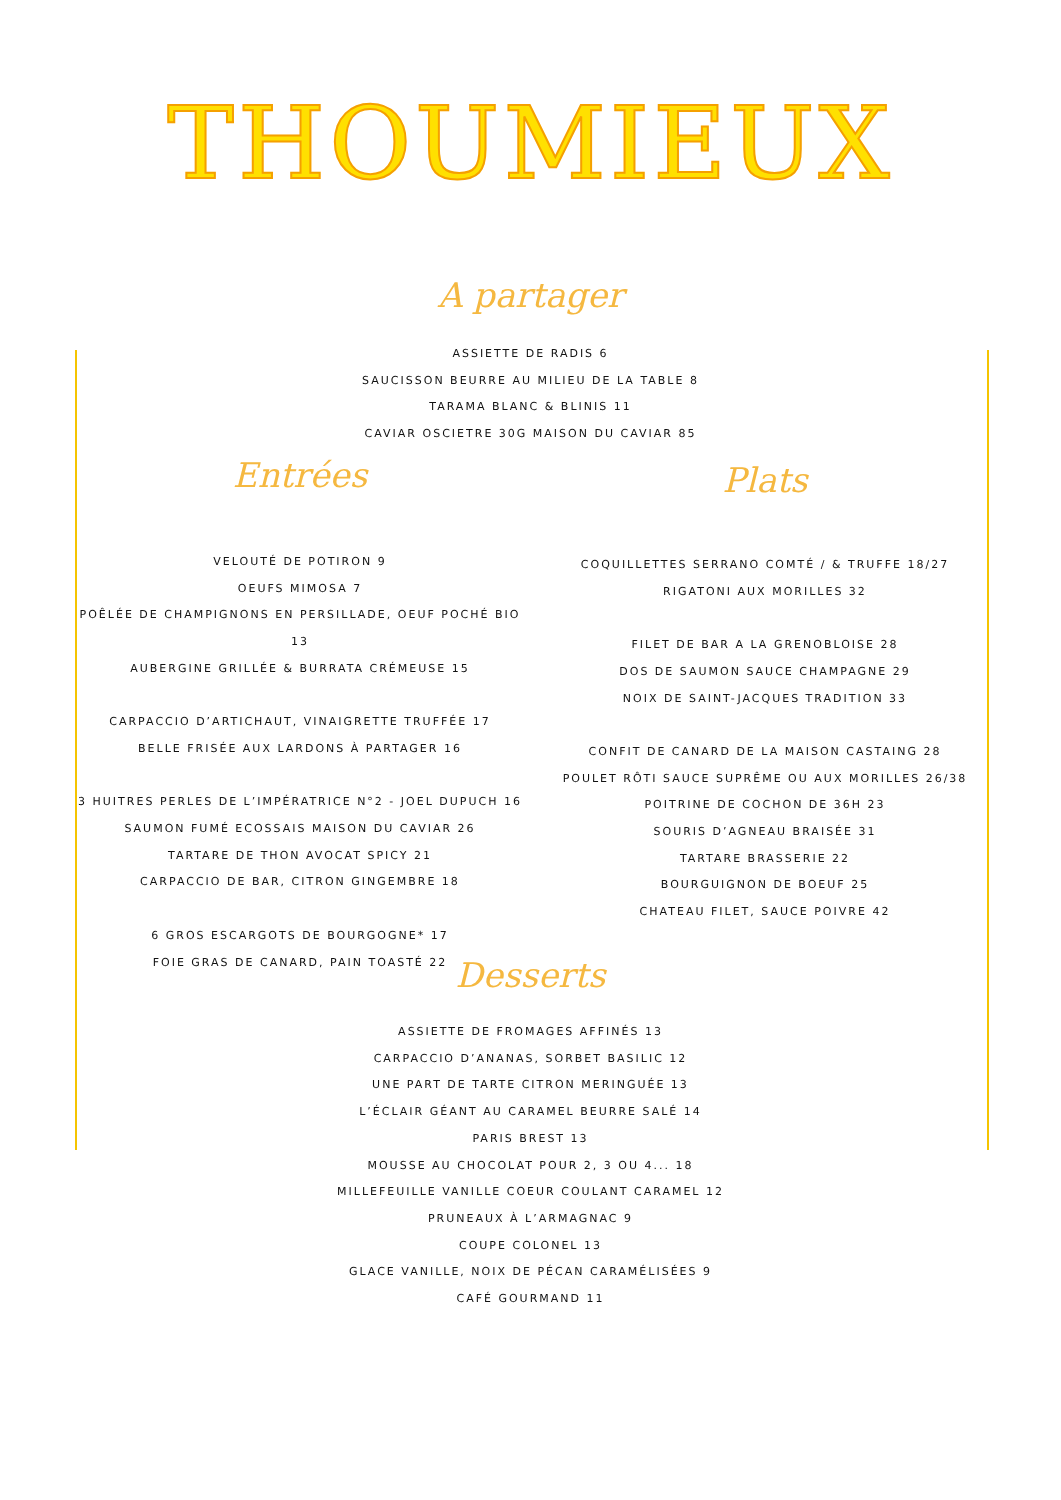THOUMIEUX
A partager
ASSIETTE DE RADIS 6
SAUCISSON BEURRE AU MILIEU DE LA TABLE 8
TARAMA BLANC & BLINIS 11
CAVIAR OSCIETRE 30G MAISON DU CAVIAR 85
Entrées
VELOUTÉ DE POTIRON 9
OEUFS MIMOSA 7
POÊLÉE DE CHAMPIGNONS EN PERSILLADE, OEUF POCHÉ BIO 13
AUBERGINE GRILLÉE & BURRATA CRÉMEUSE 15
CARPACCIO D’ARTICHAUT, VINAIGRETTE TRUFFÉE 17
BELLE FRISÉE AUX LARDONS À PARTAGER 16
3 HUITRES PERLES DE L’IMPÉRATRICE N°2 - JOEL DUPUCH 16
SAUMON FUMÉ ECOSSAIS MAISON DU CAVIAR 26
TARTARE DE THON AVOCAT SPICY 21
CARPACCIO DE BAR, CITRON GINGEMBRE 18
6 GROS ESCARGOTS DE BOURGOGNE* 17
FOIE GRAS DE CANARD, PAIN TOASTÉ 22
Plats
COQUILLETTES SERRANO COMTÉ / & TRUFFE 18/27
RIGATONI AUX MORILLES 32
FILET DE BAR A LA GRENOBLOISE 28
DOS DE SAUMON SAUCE CHAMPAGNE 29
NOIX DE SAINT-JACQUES TRADITION 33
CONFIT DE CANARD DE LA MAISON CASTAING 28
POULET RÔTI SAUCE SUPRÊME OU AUX MORILLES 26/38
POITRINE DE COCHON DE 36H 23
SOURIS D’AGNEAU BRAISÉE 31
TARTARE BRASSERIE 22
BOURGUIGNON DE BOEUF 25
CHATEAU FILET, SAUCE POIVRE 42
Desserts
ASSIETTE DE FROMAGES AFFINÉS 13
CARPACCIO D’ANANAS, SORBET BASILIC 12
UNE PART DE TARTE CITRON MERINGUÉE 13
L’ÉCLAIR GÉANT AU CARAMEL BEURRE SALÉ 14
PARIS BREST 13
MOUSSE AU CHOCOLAT POUR 2, 3 OU 4... 18
MILLEFEUILLE VANILLE COEUR COULANT CARAMEL 12
PRUNEAUX À L’ARMAGNAC 9
COUPE COLONEL 13
GLACE VANILLE, NOIX DE PÉCAN CARAMÉLISÉES 9
CAFÉ GOURMAND 11